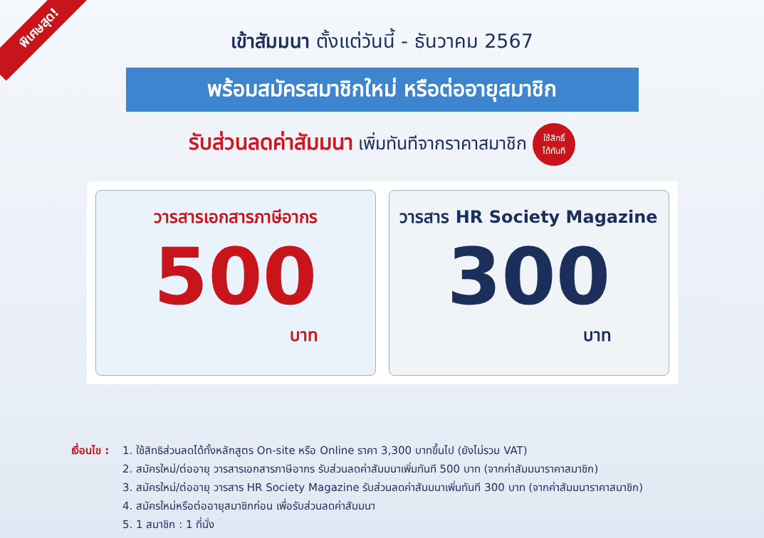พิเศษสุด!
เข้าสัมมนา ตั้งแต่วันนี้ - ธันวาคม 2567
พร้อมสมัครสมาชิกใหม่ หรือต่ออายุสมาชิก
รับส่วนลดค่าสัมมนา เพิ่มทันทีจากราคาสมาชิก ใช้สิทธิ์
ได้ทันที
วารสารเอกสารภาษีอากร
500
บาท
วารสาร HR Society Magazine
300
บาท
เงื่อนไข :
1. ใช้สิทธิส่วนลดได้ทั้งหลักสูตร On-site หรือ Online ราคา 3,300 บาทขึ้นไป (ยังไม่รวม VAT)
2. สมัครใหม่/ต่ออายุ วารสารเอกสารภาษีอากร รับส่วนลดค่าสัมมนาเพิ่มทันที 500 บาท (จากค่าสัมมนาราคาสมาชิก)
3. สมัครใหม่/ต่ออายุ วารสาร HR Society Magazine รับส่วนลดค่าสัมมนาเพิ่มทันที 300 บาท (จากค่าสัมมนาราคาสมาชิก)
4. สมัครใหม่หรือต่ออายุสมาชิกก่อน เพื่อรับส่วนลดค่าสัมมนา
5. 1 สมาชิก : 1 ที่นั่ง